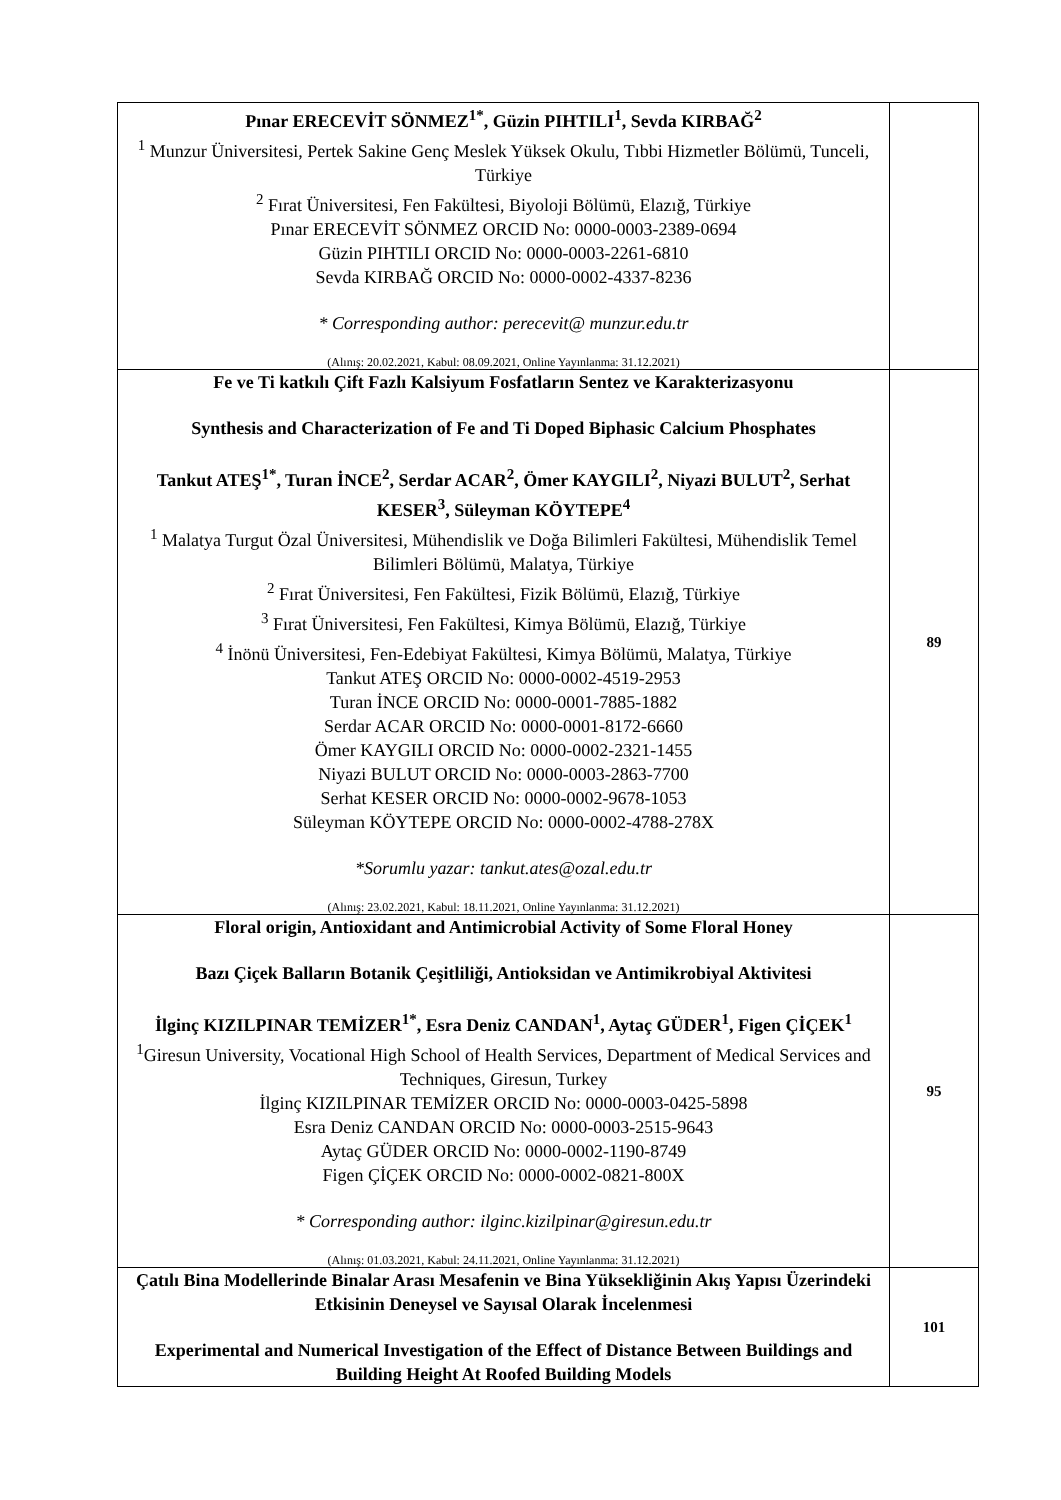| Pınar ERECEVİT SÖNMEZ<sup>1*</sup>, Güzin PIHTILI<sup>1</sup>, Sevda KIRBAĞ<sup>2</sup> <sup>1</sup> Munzur Üniversitesi, Pertek Sakine Genç Meslek Yüksek Okulu, Tıbbi Hizmetler Bölümü, Tunceli, Türkiye <sup>2</sup> Fırat Üniversitesi, Fen Fakültesi, Biyoloji Bölümü, Elazığ, Türkiye Pınar ERECEVİT SÖNMEZ ORCID No: 0000-0003-2389-0694 Güzin PIHTILI ORCID No: 0000-0003-2261-6810 Sevda KIRBAĞ ORCID No: 0000-0002-4337-8236 * Corresponding author: perecevit@ munzur.edu.tr (Alınış: 20.02.2021, Kabul: 08.09.2021, Online Yayınlanma: 31.12.2021) | |
| Fe ve Ti katkılı Çift Fazlı Kalsiyum Fosfatların Sentez ve Karakterizasyonu Synthesis and Characterization of Fe and Ti Doped Biphasic Calcium Phosphates Tankut ATEŞ<sup>1*</sup>, Turan İNCE<sup>2</sup>, Serdar ACAR<sup>2</sup>, Ömer KAYGILI<sup>2</sup>, Niyazi BULUT<sup>2</sup>, Serhat KESER<sup>3</sup>, Süleyman KÖYTEPE<sup>4</sup> <sup>1</sup> Malatya Turgut Özal Üniversitesi, Mühendislik ve Doğa Bilimleri Fakültesi, Mühendislik Temel Bilimleri Bölümü, Malatya, Türkiye <sup>2</sup> Fırat Üniversitesi, Fen Fakültesi, Fizik Bölümü, Elazığ, Türkiye <sup>3</sup> Fırat Üniversitesi, Fen Fakültesi, Kimya Bölümü, Elazığ, Türkiye <sup>4</sup> İnönü Üniversitesi, Fen-Edebiyat Fakültesi, Kimya Bölümü, Malatya, Türkiye Tankut ATEŞ ORCID No: 0000-0002-4519-2953 Turan İNCE ORCID No: 0000-0001-7885-1882 Serdar ACAR ORCID No: 0000-0001-8172-6660 Ömer KAYGILI ORCID No: 0000-0002-2321-1455 Niyazi BULUT ORCID No: 0000-0003-2863-7700 Serhat KESER ORCID No: 0000-0002-9678-1053 Süleyman KÖYTEPE ORCID No: 0000-0002-4788-278X *Sorumlu yazar: tankut.ates@ozal.edu.tr (Alınış: 23.02.2021, Kabul: 18.11.2021, Online Yayınlanma: 31.12.2021) | 89 |
| Floral origin, Antioxidant and Antimicrobial Activity of Some Floral Honey Bazı Çiçek Balların Botanik Çeşitliliği, Antioksidan ve Antimikrobiyal Aktivitesi İlginç KIZILPINAR TEMİZER<sup>1*</sup>, Esra Deniz CANDAN<sup>1</sup>, Aytaç GÜDER<sup>1</sup>, Figen ÇİÇEK<sup>1</sup> <sup>1</sup> Giresun University, Vocational High School of Health Services, Department of Medical Services and Techniques, Giresun, Turkey İlginç KIZILPINAR TEMİZER ORCID No: 0000-0003-0425-5898 Esra Deniz CANDAN ORCID No: 0000-0003-2515-9643 Aytaç GÜDER ORCID No: 0000-0002-1190-8749 Figen ÇİÇEK ORCID No: 0000-0002-0821-800X * Corresponding author: ilginc.kizilpinar@giresun.edu.tr (Alınış: 01.03.2021, Kabul: 24.11.2021, Online Yayınlanma: 31.12.2021) | 95 |
| Çatılı Bina Modellerinde Binalar Arası Mesafenin ve Bina Yüksekliğinin Akış Yapısı Üzerindeki Etkisinin Deneysel ve Sayısal Olarak İncelenmesi Experimental and Numerical Investigation of the Effect of Distance Between Buildings and Building Height At Roofed Building Models | 101 |